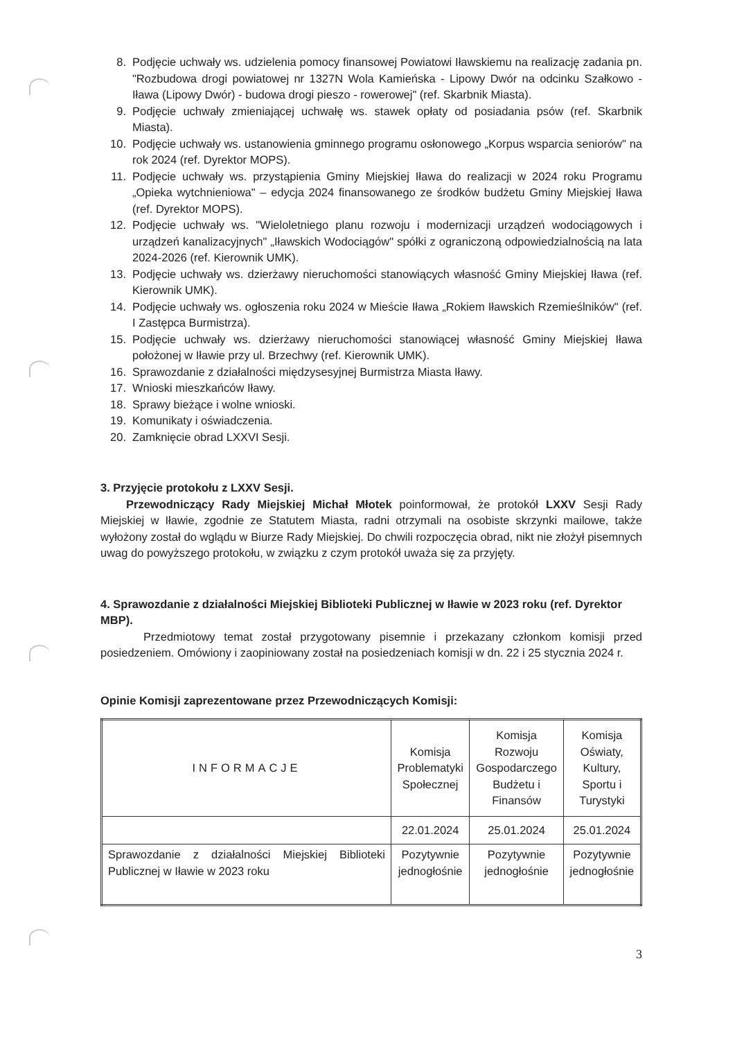8. Podjęcie uchwały ws. udzielenia pomocy finansowej Powiatowi Iławskiemu na realizację zadania pn. "Rozbudowa drogi powiatowej nr 1327N Wola Kamieńska - Lipowy Dwór na odcinku Szałkowo - Iława (Lipowy Dwór) - budowa drogi pieszo - rowerowej" (ref. Skarbnik Miasta).
9. Podjęcie uchwały zmieniającej uchwałę ws. stawek opłaty od posiadania psów (ref. Skarbnik Miasta).
10. Podjęcie uchwały ws. ustanowienia gminnego programu osłonowego „Korpus wsparcia seniorów" na rok 2024 (ref. Dyrektor MOPS).
11. Podjęcie uchwały ws. przystąpienia Gminy Miejskiej Iława do realizacji w 2024 roku Programu „Opieka wytchnieniowa" – edycja 2024 finansowanego ze środków budżetu Gminy Miejskiej Iława (ref. Dyrektor MOPS).
12. Podjęcie uchwały ws. "Wieloletniego planu rozwoju i modernizacji urządzeń wodociągowych i urządzeń kanalizacyjnych" „Iławskich Wodociągów" spółki z ograniczoną odpowiedzialnością na lata 2024-2026 (ref. Kierownik UMK).
13. Podjęcie uchwały ws. dzierżawy nieruchomości stanowiących własność Gminy Miejskiej Iława (ref. Kierownik UMK).
14. Podjęcie uchwały ws. ogłoszenia roku 2024 w Mieście Iława „Rokiem Iławskich Rzemieślników" (ref. I Zastępca Burmistrza).
15. Podjęcie uchwały ws. dzierżawy nieruchomości stanowiącej własność Gminy Miejskiej Iława położonej w Iławie przy ul. Brzechwy (ref. Kierownik UMK).
16. Sprawozdanie z działalności międzysesyjnej Burmistrza Miasta Iławy.
17. Wnioski mieszkańców Iławy.
18. Sprawy bieżące i wolne wnioski.
19. Komunikaty i oświadczenia.
20. Zamknięcie obrad LXXVI Sesji.
3. Przyjęcie protokołu z LXXV Sesji.
Przewodniczący Rady Miejskiej Michał Młotek poinformował, że protokół LXXV Sesji Rady Miejskiej w Iławie, zgodnie ze Statutem Miasta, radni otrzymali na osobiste skrzynki mailowe, także wyłożony został do wglądu w Biurze Rady Miejskiej. Do chwili rozpoczęcia obrad, nikt nie złożył pisemnych uwag do powyższego protokołu, w związku z czym protokół uważa się za przyjęty.
4. Sprawozdanie z działalności Miejskiej Biblioteki Publicznej w Iławie w 2023 roku (ref. Dyrektor MBP).
Przedmiotowy temat został przygotowany pisemnie i przekazany członkom komisji przed posiedzeniem. Omówiony i zaopiniowany został na posiedzeniach komisji w dn. 22 i 25 stycznia 2024 r.
Opinie Komisji zaprezentowane przez Przewodniczących Komisji:
| INFORMACJE | Komisja Problematyki Społecznej | Komisja Rozwoju Gospodarczego Budżetu i Finansów | Komisja Oświaty, Kultury, Sportu i Turystyki |
| --- | --- | --- | --- |
| | 22.01.2024 | 25.01.2024 | 25.01.2024 |
| Sprawozdanie z działalności Miejskiej Biblioteki Publicznej w Iławie w 2023 roku | Pozytywnie jednogłośnie | Pozytywnie jednogłośnie | Pozytywnie jednogłośnie |
3